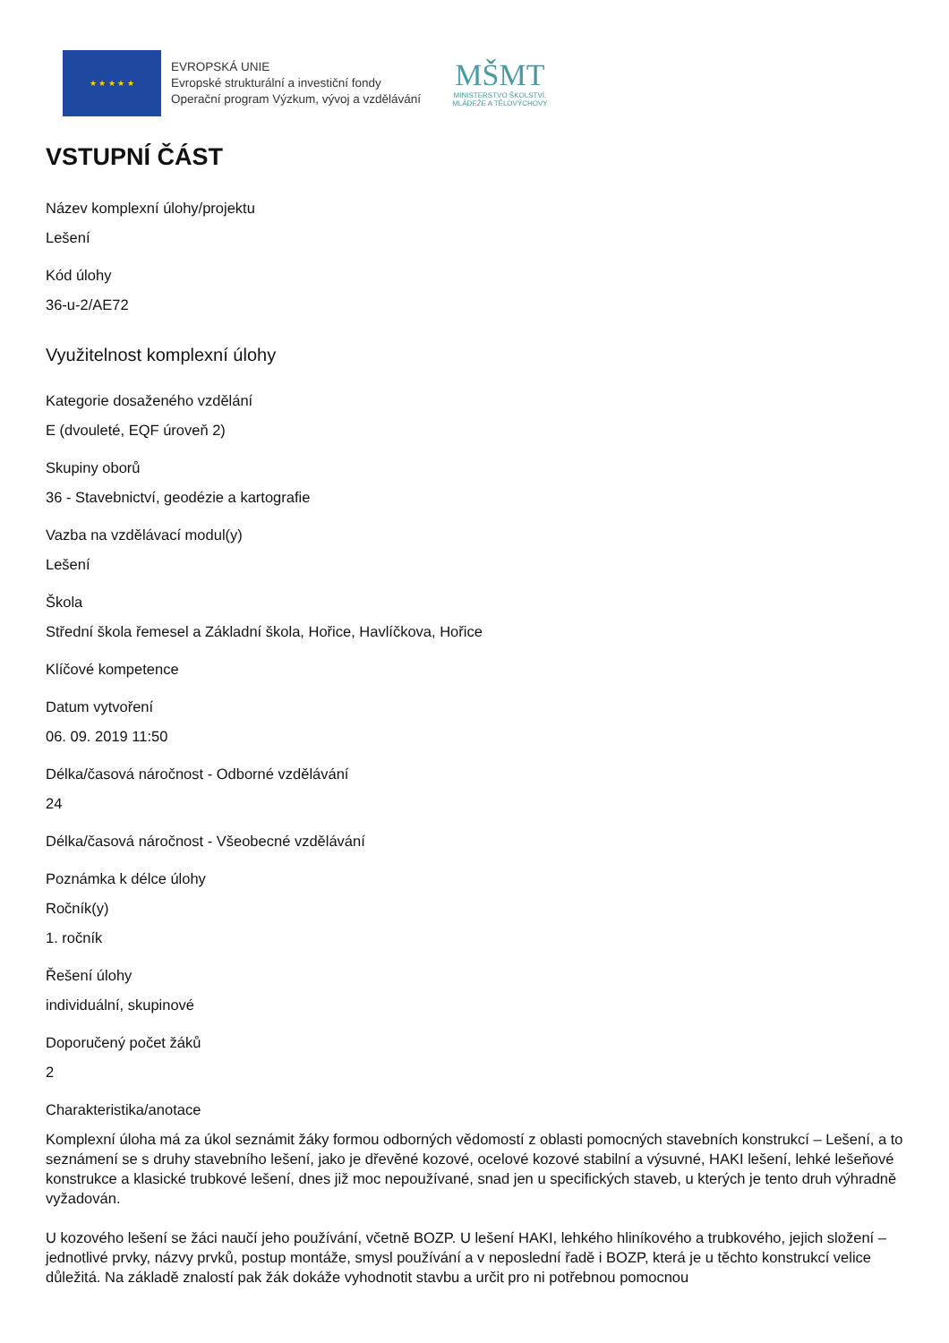★ ★ ★ ★ ★
EVROPSKÁ UNIE
Evropské strukturální a investiční fondy
Operační program Výzkum, vývoj a vzdělávání
MŠMT
MINISTERSTVO ŠKOLSTVÍ,
MLÁDEŽE A TĚLOVÝCHOVY
VSTUPNÍ ČÁST
Název komplexní úlohy/projektu
Lešení
Kód úlohy
36-u-2/AE72
Využitelnost komplexní úlohy
Kategorie dosaženého vzdělání
E (dvouleté, EQF úroveň 2)
Skupiny oborů
36 - Stavebnictví, geodézie a kartografie
Vazba na vzdělávací modul(y)
Lešení
Škola
Střední škola řemesel a Základní škola, Hořice, Havlíčkova, Hořice
Klíčové kompetence
Datum vytvoření
06. 09. 2019 11:50
Délka/časová náročnost - Odborné vzdělávání
24
Délka/časová náročnost - Všeobecné vzdělávání
Poznámka k délce úlohy
Ročník(y)
1. ročník
Řešení úlohy
individuální, skupinové
Doporučený počet žáků
2
Charakteristika/anotace
Komplexní úloha má za úkol seznámit žáky formou odborných vědomostí z oblasti pomocných stavebních konstrukcí – Lešení, a to seznámení se s druhy stavebního lešení, jako je dřevěné kozové, ocelové kozové stabilní a výsuvné, HAKI lešení, lehké lešeňové konstrukce a klasické trubkové lešení, dnes již moc nepoužívané, snad jen u specifických staveb, u kterých je tento druh výhradně vyžadován.
U kozového lešení se žáci naučí jeho používání, včetně BOZP. U lešení HAKI, lehkého hliníkového a trubkového, jejich složení – jednotlivé prvky, názvy prvků, postup montáže, smysl používání a v neposlední řadě i BOZP, která je u těchto konstrukcí velice důležitá. Na základě znalostí pak žák dokáže vyhodnotit stavbu a určit pro ni potřebnou pomocnou